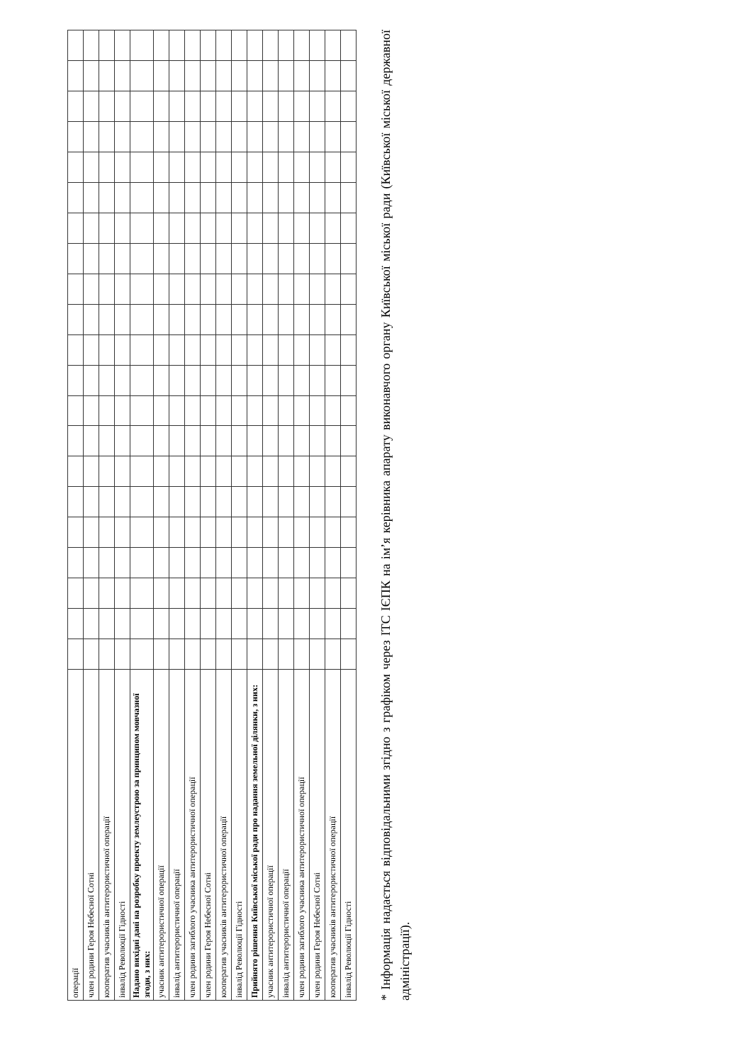| операції | | | | | | | | | | | | | | | | | | | | | |
| член родини Героя Небесної Сотні | | | | | | | | | | | | | | | | | | | | | |
| кооператив учасників антитерористичної операції | | | | | | | | | | | | | | | | | | | | | |
| інвалід Революції Гідності | | | | | | | | | | | | | | | | | | | | | |
| Надано вихідні дані на розробку проекту землеустрою за принципом мовчазної згоди, з них: | | | | | | | | | | | | | | | | | | | | | |
| учасник антитерористичної операції | | | | | | | | | | | | | | | | | | | | | |
| інвалід антитерористичної операції | | | | | | | | | | | | | | | | | | | | | |
| член родини загиблого учасника антитерористичної операції | | | | | | | | | | | | | | | | | | | | | |
| член родини Героя Небесної Сотні | | | | | | | | | | | | | | | | | | | | | |
| кооператив учасників антитерористичної операції | | | | | | | | | | | | | | | | | | | | | |
| інвалід Революції Гідності | | | | | | | | | | | | | | | | | | | | | |
| Прийнято рішення Київської міської ради про надання земельної ділянки, з них: | | | | | | | | | | | | | | | | | | | | | |
| учасник антитерористичної операції | | | | | | | | | | | | | | | | | | | | | |
| інвалід антитерористичної операції | | | | | | | | | | | | | | | | | | | | | |
| член родини загиблого учасника антитерористичної операції | | | | | | | | | | | | | | | | | | | | | |
| член родини Героя Небесної Сотні | | | | | | | | | | | | | | | | | | | | | |
| кооператив учасників антитерористичної операції | | | | | | | | | | | | | | | | | | | | | |
| інвалід Революції Гідності | | | | | | | | | | | | | | | | | | | | | |
* Інформація надається відповідальними згідно з графіком через ІТС ІЄПК на ім’я керівника апарату виконавчого органу Київської міської ради (Київської міської державної адміністрації).